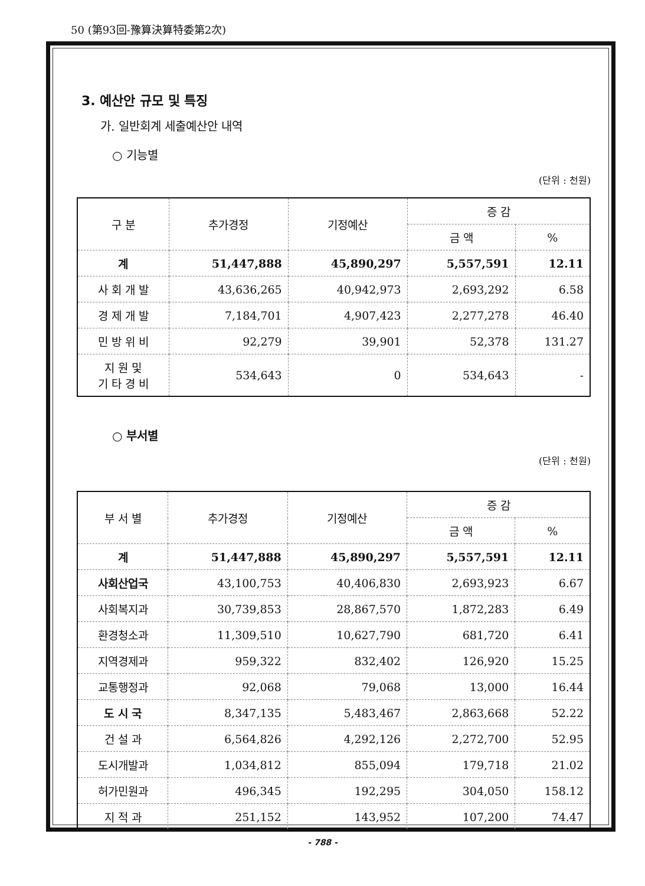50 (第93回-豫算決算特委第2次)
3. 예산안 규모 및 특징
가. 일반회계 세출예산안 내역
○ 기능별
(단위 : 천원)
| 구 분 | 추가경정 | 기정예산 | 증 감 | |
| --- | --- | --- | --- | --- |
| | | | 금 액 | % |
| 계 | 51,447,888 | 45,890,297 | 5,557,591 | 12.11 |
| 사 회 개 발 | 43,636,265 | 40,942,973 | 2,693,292 | 6.58 |
| 경 제 개 발 | 7,184,701 | 4,907,423 | 2,277,278 | 46.40 |
| 민 방 위 비 | 92,279 | 39,901 | 52,378 | 131.27 |
| 지 원 및 기 타 경 비 | 534,643 | 0 | 534,643 | - |
○ 부서별
(단위 : 천원)
| 부 서 별 | 추가경정 | 기정예산 | 증 감 | |
| --- | --- | --- | --- | --- |
| | | | 금 액 | % |
| 계 | 51,447,888 | 45,890,297 | 5,557,591 | 12.11 |
| 사회산업국 | 43,100,753 | 40,406,830 | 2,693,923 | 6.67 |
| 사회복지과 | 30,739,853 | 28,867,570 | 1,872,283 | 6.49 |
| 환경청소과 | 11,309,510 | 10,627,790 | 681,720 | 6.41 |
| 지역경제과 | 959,322 | 832,402 | 126,920 | 15.25 |
| 교통행정과 | 92,068 | 79,068 | 13,000 | 16.44 |
| 도 시 국 | 8,347,135 | 5,483,467 | 2,863,668 | 52.22 |
| 건 설 과 | 6,564,826 | 4,292,126 | 2,272,700 | 52.95 |
| 도시개발과 | 1,034,812 | 855,094 | 179,718 | 21.02 |
| 허가민원과 | 496,345 | 192,295 | 304,050 | 158.12 |
| 지 적 과 | 251,152 | 143,952 | 107,200 | 74.47 |
- 788 -